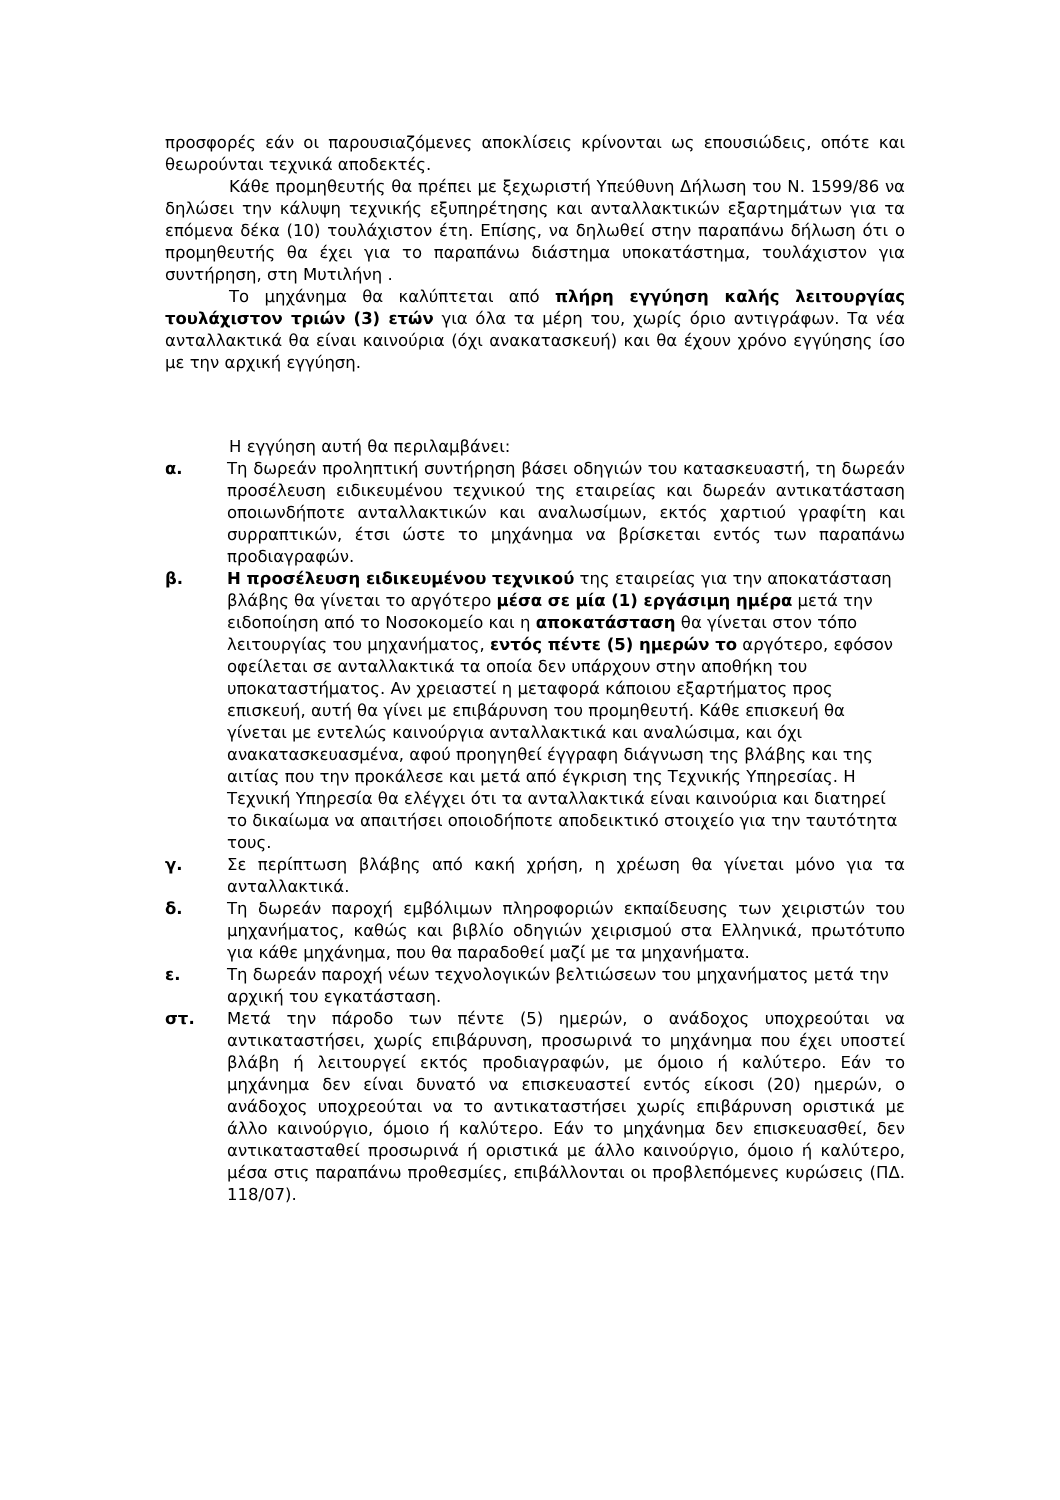προσφορές εάν οι παρουσιαζόμενες αποκλίσεις κρίνονται ως επουσιώδεις, οπότε και θεωρούνται τεχνικά αποδεκτές.
Κάθε προμηθευτής θα πρέπει με ξεχωριστή Υπεύθυνη Δήλωση του Ν. 1599/86 να δηλώσει την κάλυψη τεχνικής εξυπηρέτησης και ανταλλακτικών εξαρτημάτων για τα επόμενα δέκα (10) τουλάχιστον έτη. Επίσης, να δηλωθεί στην παραπάνω δήλωση ότι ο προμηθευτής θα έχει για το παραπάνω διάστημα υποκατάστημα, τουλάχιστον για συντήρηση, στη Μυτιλήνη .
Το μηχάνημα θα καλύπτεται από πλήρη εγγύηση καλής λειτουργίας τουλάχιστον τριών (3) ετών για όλα τα μέρη του, χωρίς όριο αντιγράφων. Τα νέα ανταλλακτικά θα είναι καινούρια (όχι ανακατασκευή) και θα έχουν χρόνο εγγύησης ίσο με την αρχική εγγύηση.
Η εγγύηση αυτή θα περιλαμβάνει:
α. Τη δωρεάν προληπτική συντήρηση βάσει οδηγιών του κατασκευαστή, τη δωρεάν προσέλευση ειδικευμένου τεχνικού της εταιρείας και δωρεάν αντικατάσταση οποιωνδήποτε ανταλλακτικών και αναλωσίμων, εκτός χαρτιού γραφίτη και συρραπτικών, έτσι ώστε το μηχάνημα να βρίσκεται εντός των παραπάνω προδιαγραφών.
β. Η προσέλευση ειδικευμένου τεχνικού της εταιρείας για την αποκατάσταση βλάβης θα γίνεται το αργότερο μέσα σε μία (1) εργάσιμη ημέρα μετά την ειδοποίηση από το Νοσοκομείο και η αποκατάσταση θα γίνεται στον τόπο λειτουργίας του μηχανήματος, εντός πέντε (5) ημερών το αργότερο, εφόσον οφείλεται σε ανταλλακτικά τα οποία δεν υπάρχουν στην αποθήκη του υποκαταστήματος. Αν χρειαστεί η μεταφορά κάποιου εξαρτήματος προς επισκευή, αυτή θα γίνει με επιβάρυνση του προμηθευτή. Κάθε επισκευή θα γίνεται με εντελώς καινούργια ανταλλακτικά και αναλώσιμα, και όχι ανακατασκευασμένα, αφού προηγηθεί έγγραφη διάγνωση της βλάβης και της αιτίας που την προκάλεσε και μετά από έγκριση της Τεχνικής Υπηρεσίας. Η Τεχνική Υπηρεσία θα ελέγχει ότι τα ανταλλακτικά είναι καινούρια και διατηρεί το δικαίωμα να απαιτήσει οποιοδήποτε αποδεικτικό στοιχείο για την ταυτότητα τους.
γ. Σε περίπτωση βλάβης από κακή χρήση, η χρέωση θα γίνεται μόνο για τα ανταλλακτικά.
δ. Τη δωρεάν παροχή εμβόλιμων πληροφοριών εκπαίδευσης των χειριστών του μηχανήματος, καθώς και βιβλίο οδηγιών χειρισμού στα Ελληνικά, πρωτότυπο για κάθε μηχάνημα, που θα παραδοθεί μαζί με τα μηχανήματα.
ε. Τη δωρεάν παροχή νέων τεχνολογικών βελτιώσεων του μηχανήματος μετά την αρχική του εγκατάσταση.
στ. Μετά την πάροδο των πέντε (5) ημερών, ο ανάδοχος υποχρεούται να αντικαταστήσει, χωρίς επιβάρυνση, προσωρινά το μηχάνημα που έχει υποστεί βλάβη ή λειτουργεί εκτός προδιαγραφών, με όμοιο ή καλύτερο. Εάν το μηχάνημα δεν είναι δυνατό να επισκευαστεί εντός είκοσι (20) ημερών, ο ανάδοχος υποχρεούται να το αντικαταστήσει χωρίς επιβάρυνση οριστικά με άλλο καινούργιο, όμοιο ή καλύτερο. Εάν το μηχάνημα δεν επισκευασθεί, δεν αντικατασταθεί προσωρινά ή οριστικά με άλλο καινούργιο, όμοιο ή καλύτερο, μέσα στις παραπάνω προθεσμίες, επιβάλλονται οι προβλεπόμενες κυρώσεις (ΠΔ. 118/07).